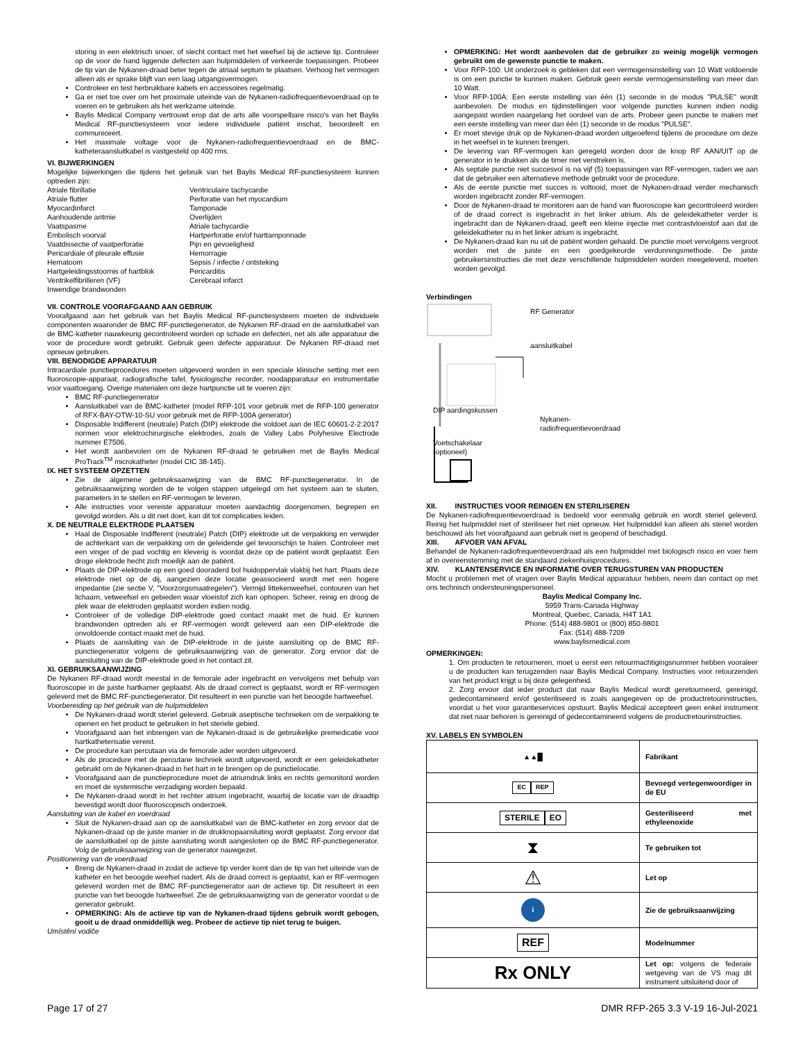storing in een elektrisch snoer, of slecht contact met het weefsel bij de actieve tip. Controleer op de voor de hand liggende defecten aan hulpmiddelen of verkeerde toepassingen. Probeer de tip van de Nykanen-draad beter tegen de atriaal septum te plaatsen. Verhoog het vermogen alleen als er sprake blijft van een laag uitgangsvermogen.
Controleer en test herbruikbare kabels en accessoires regelmatig.
Ga er niet toe over om het proximale uiteinde van de Nykanen-radiofrequentievoerdraad op te voeren en te gebruiken als het werkzame uiteinde.
Baylis Medical Company vertrouwt erop dat de arts alle voorspelbare risico's van het Baylis Medical RF-punctiesysteem voor iedere individuele patiënt inschat, beoordeelt en communiceert.
Het maximale voltage voor de Nykanen-radiofrequentievoerdraad en de BMC-katheteraansluitkabel is vastgesteld op 400 rms.
VI. BIJWERKINGEN
Mogelijke bijwerkingen die tijdens het gebruik van het Baylis Medical RF-punctiesysteem kunnen optreden zijn:
Atriale fibrillatie Ventriculaire tachycardie Atriale flutter Perforatie van het myocardium Myocardinfarct Tamponade Aanhoudende aritmie Overlijden Vaatspasme Atriale tachycardie Embolisch voorval Hartperforatie en/of harttamponnade Vaatdissectie of vaatperforatie Pijn en gevoeligheid Pericardiale of pleurale effusie Hemorragie Hematoom Sepsis / infectie / ontsteking Hartgeleidingsstoornis of hartblok Pericarditis Ventrikelfibrilleren (VF) Cerebraal infarct Inwendige brandwonden
VII. CONTROLE VOORAFGAAND AAN GEBRUIK
Voorafgaand aan het gebruik van het Baylis Medical RF-punctiesysteem moeten de individuele componenten waaronder de BMC RF-punctiegenerator, de Nykanen RF-draad en de aansluitkabel van de BMC-katheter nauwkeurig gecontroleerd worden op schade en defecten, net als alle apparatuur die voor de procedure wordt gebruikt. Gebruik geen defecte apparatuur. De Nykanen RF-draad niet opnieuw gebruiken.
VIII. BENODIGDE APPARATUUR
Intracardiale punctieprocedures moeten uitgevoerd worden in een speciale klinische setting met een fluoroscopie-apparaat, radiografische tafel, fysiologische recorder, noodapparatuur en instrumentatie voor vaattoegang. Overige materialen om deze hartpunctie uit te voeren zijn:
BMC RF-punctiegenerator
Aansluitkabel van de BMC-katheter (model RFP-101 voor gebruik met de RFP-100 generator of RFX-BAY-OTW-10-SU voor gebruik met de RFP-100A generator)
Disposable Indifferent (neutrale) Patch (DIP) elektrode die voldoet aan de IEC 60601-2-2:2017 normen voor elektrochirurgische elektrodes, zoals de Valley Labs Polyhesive Electrode nummer E7506.
Het wordt aanbevolen om de Nykanen RF-draad te gebruiken met de Baylis Medical ProTrack<sup>TM</sup> microkatheter (model CIC 38-145).
IX. HET SYSTEEM OPZETTEN
Zie de algemene gebruiksaanwijzing van de BMC RF-punctiegenerator. In de gebruiksaanwijzing worden de te volgen stappen uitgelegd om het systeem aan te sluiten, parameters in te stellen en RF-vermogen te leveren.
Alle instructies voor vereiste apparatuur moeten aandachtig doorgenomen, begrepen en gevolgd worden. Als u dit niet doet, kan dit tot complicaties leiden.
X. DE NEUTRALE ELEKTRODE PLAATSEN
Haal de Disposable Indifferent (neutrale) Patch (DIP) elektrode uit de verpakking en verwijder de achterkant van de verpakking om de geleidende gel tevoorschijn te halen. Controleer met een vinger of de pad vochtig en kleverig is voordat deze op de patiënt wordt geplaatst. Een droge elektrode hecht zich moeilijk aan de patiënt.
Plaats de DIP-elektrode op een goed dooraderd bol huidoppervlak vlakbij het hart. Plaats deze elektrode niet op de dij, aangezien deze locatie geassocieerd wordt met een hogere impedantie (zie sectie V, "Voorzorgsmaatregelen"). Vermijd littekenweefsel, contouren van het lichaam, vetweefsel en gebieden waar vloeistof zich kan ophopen. Scheer, reinig en droog de plek waar de elektroden geplaatst worden indien nodig.
Controleer of de volledige DIP-elektrode goed contact maakt met de huid. Er kunnen brandwonden optreden als er RF-vermogen wordt geleverd aan een DIP-elektrode die onvoldoende contact maakt met de huid.
Plaats de aansluiting van de DIP-elektrode in de juiste aansluiting op de BMC RF-punctiegenerator volgens de gebruiksaanwijzing van de generator. Zorg ervoor dat de aansluiting van de DIP-elektrode goed in het contact zit.
XI. GEBRUIKSAANWIJZING
De Nykanen RF-draad wordt meestal in de femorale ader ingebracht en vervolgens met behulp van fluoroscopie in de juiste hartkamer geplaatst. Als de draad correct is geplaatst, wordt er RF-vermogen geleverd met de BMC RF-punctiegenerator. Dit resulteert in een punctie van het beoogde hartweefsel.
Voorbereiding op het gebruik van de hulpmiddelen
De Nykanen-draad wordt steriel geleverd. Gebruik aseptische technieken om de verpakking te openen en het product te gebruiken in het steriele gebied.
Voorafgaand aan het inbrengen van de Nykanen-draad is de gebruikelijke premedicatie voor hartkatheterisatie vereist.
De procedure kan percutaan via de femorale ader worden uitgevoerd.
Als de procedure met de percutane techniek wordt uitgevoerd, wordt er een geleidekatheter gebruikt om de Nykanen-draad in het hart in te brengen op de punctielocatie.
Voorafgaand aan de punctieprocedure moet de atriumdruk links en rechts gemonitord worden en moet de systemische verzadiging worden bepaald.
De Nykanen-draad wordt in het rechter atrium ingebracht, waarbij de locatie van de draadtip bevestigd wordt door fluoroscopisch onderzoek.
Aansluiting van de kabel en voerdraad
Sluit de Nykanen-draad aan op de aansluitkabel van de BMC-katheter en zorg ervoor dat de Nykanen-draad op de juiste manier in de drukknopaansluiting wordt geplaatst. Zorg ervoor dat de aansluitkabel op de juiste aansluiting wordt aangesloten op de BMC RF-punctiegenerator. Volg de gebruiksaanwijzing van de generator nauwgezet.
Positionering van de voerdraad
Breng de Nykanen-draad in zodat de actieve tip verder komt dan de tip van het uiteinde van de katheter en het beoogde weefsel nadert. Als de draad correct is geplaatst, kan er RF-vermogen geleverd worden met de BMC RF-punctiegenerator aan de actieve tip. Dit resulteert in een punctie van het beoogde hartweefsel. Zie de gebruiksaanwijzing van de generator voordat u de generator gebruikt.
OPMERKING: Als de actieve tip van de Nykanen-draad tijdens gebruik wordt gebogen, gooit u de draad onmiddellijk weg. Probeer de actieve tip niet terug te buigen.
Umístění vodiče
OPMERKING: Het wordt aanbevolen dat de gebruiker zo weinig mogelijk vermogen gebruikt om de gewenste punctie te maken.
Voor RFP-100: Uit onderzoek is gebleken dat een vermogensinstelling van 10 Watt voldoende is om een punctie te kunnen maken. Gebruik geen eerste vermogensinstelling van meer dan 10 Watt.
Voor RFP-100A: Een eerste instelling van één (1) seconde in de modus "PULSE" wordt aanbevolen. De modus en tijdinstellingen voor volgende puncties kunnen indien nodig aangepast worden naargelang het oordeel van de arts. Probeer geen punctie te maken met een eerste instelling van meer dan één (1) seconde in de modus "PULSE".
Er moet stevige druk op de Nykanen-draad worden uitgeoefend tijdens de procedure om deze in het weefsel in te kunnen brengen.
De levering van RF-vermogen kan geregeld worden door de knop RF AAN/UIT op de generator in te drukken als de timer niet verstreken is.
Als septale punctie niet succesvol is na vijf (5) toepassingen van RF-vermogen, raden we aan dat de gebruiker een alternatieve methode gebruikt voor de procedure.
Als de eerste punctie met succes is voltooid, moet de Nykanen-draad verder mechanisch worden ingebracht zonder RF-vermogen.
Door de Nykanen-draad te monitoren aan de hand van fluoroscopie kan gecontroleerd worden of de draad correct is ingebracht in het linker atrium. Als de geleidekatheter verder is ingebracht dan de Nykanen-draad, geeft een kleine injectie met contrastvloeistof aan dat de geleidekatheter nu in het linker atrium is ingebracht.
De Nykanen-draad kan nu uit de patiënt worden gehaald. De punctie moet vervolgens vergroot worden met de juiste en een goedgekeurde verdunningsmethode. De juiste gebruikersinstructies die met deze verschillende hulpmiddelen worden meegeleverd, moeten worden gevolgd.
Verbindingen
RF Generator
aansluitkabel
DIP aardingskussen
Nykanen-
radiofrequentievoerdraad
Voetschakelaar
(optioneel)
XII. INSTRUCTIES VOOR REINIGEN EN STERILISEREN
De Nykanen-radiofrequentievoerdraad is bedoeld voor eenmalig gebruik en wordt steriel geleverd. Reinig het hulpmiddel niet of steriliseer het niet opnieuw. Het hulpmiddel kan alleen als steriel worden beschouwd als het voorafgaand aan gebruik niet is geopend of beschadigd.
XIII. AFVOER VAN AFVAL
Behandel de Nykanen-radiofrequentievoerdraad als een hulpmiddel met biologisch risico en voer hem af in overeenstemming met de standaard ziekenhuisprocedures.
XIV. KLANTENSERVICE EN INFORMATIE OVER TERUGSTUREN VAN PRODUCTEN
Mocht u problemen met of vragen over Baylis Medical apparatuur hebben, neem dan contact op met ons technisch ondersteuningspersoneel.
Baylis Medical Company Inc.
5959 Trans-Canada Highway
Montreal, Quebec, Canada, H4T 1A1
Phone: (514) 488-9801 or (800) 850-9801
Fax: (514) 488-7209
www.baylismedical.com
OPMERKINGEN:
1. Om producten te retourneren, moet u eerst een retourmachtigingsnummer hebben vooraleer u de producten kan terugzenden naar Baylis Medical Company. Instructies voor retourzenden van het product krijgt u bij deze gelegenheid.
2. Zorg ervoor dat ieder product dat naar Baylis Medical wordt geretourneerd, gereinigd, gedecontamineerd en/of gesteriliseerd is zoals aangegeven op de productretourinstructies, voordat u het voor garantieservices opstuurt. Baylis Medical accepteert geen enkel instrument dat niet naar behoren is gereinigd of gedecontamineerd volgens de productretourinstructies.
XV. LABELS EN SYMBOLEN
| ▲▲█ | Fabrikant |
| EC REP | Bevoegd vertegenwoordiger in de EU |
| STERILE EO | Gesteriliseerd met ethyleenoxide |
| ⧗ | Te gebruiken tot |
| ⚠ | Let op |
| i | Zie de gebruiksaanwijzing |
| REF | Modelnummer |
| Rx ONLY | Let op: volgens de federale wetgeving van de VS mag dit instrument uitsluitend door of |
Page 17 of 27 DMR RFP-265 3.3 V-19 16-Jul-2021